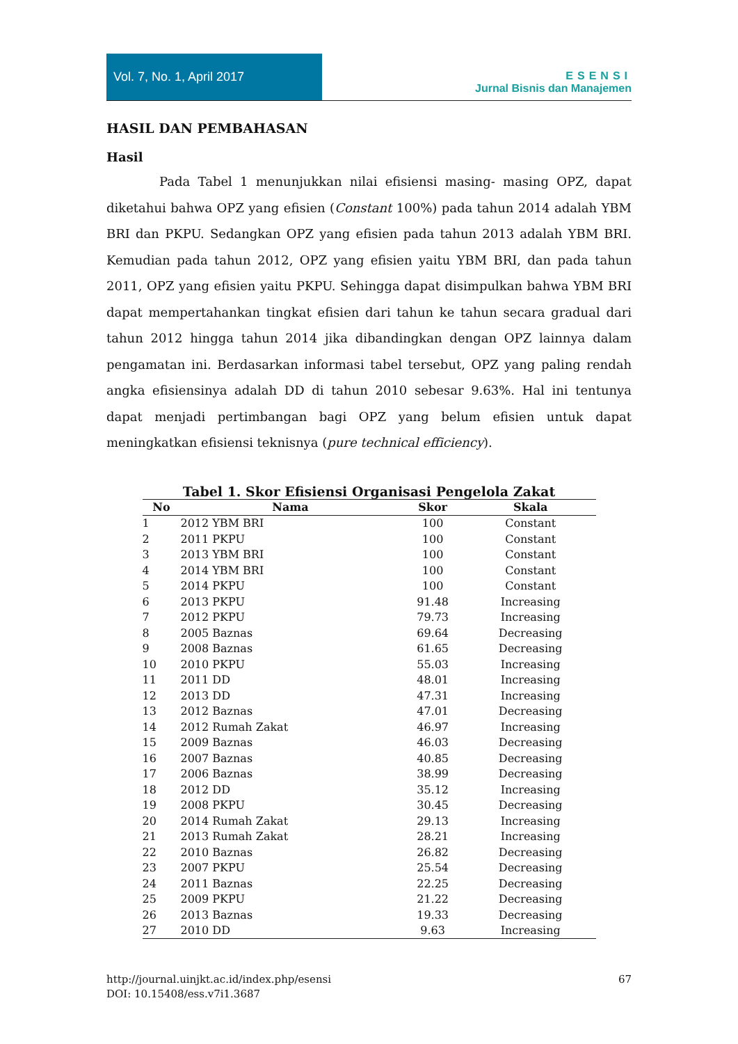Vol. 7, No. 1, April 2017
ESENSI
Jurnal Bisnis dan Manajemen
HASIL DAN PEMBAHASAN
Hasil
Pada Tabel 1 menunjukkan nilai efisiensi masing- masing OPZ, dapat diketahui bahwa OPZ yang efisien (Constant 100%) pada tahun 2014 adalah YBM BRI dan PKPU. Sedangkan OPZ yang efisien pada tahun 2013 adalah YBM BRI. Kemudian pada tahun 2012, OPZ yang efisien yaitu YBM BRI, dan pada tahun 2011, OPZ yang efisien yaitu PKPU. Sehingga dapat disimpulkan bahwa YBM BRI dapat mempertahankan tingkat efisien dari tahun ke tahun secara gradual dari tahun 2012 hingga tahun 2014 jika dibandingkan dengan OPZ lainnya dalam pengamatan ini. Berdasarkan informasi tabel tersebut, OPZ yang paling rendah angka efisiensinya adalah DD di tahun 2010 sebesar 9.63%. Hal ini tentunya dapat menjadi pertimbangan bagi OPZ yang belum efisien untuk dapat meningkatkan efisiensi teknisnya (pure technical efficiency).
Tabel 1. Skor Efisiensi Organisasi Pengelola Zakat
| No | Nama | Skor | Skala |
| --- | --- | --- | --- |
| 1 | 2012 YBM BRI | 100 | Constant |
| 2 | 2011 PKPU | 100 | Constant |
| 3 | 2013 YBM BRI | 100 | Constant |
| 4 | 2014 YBM BRI | 100 | Constant |
| 5 | 2014 PKPU | 100 | Constant |
| 6 | 2013 PKPU | 91.48 | Increasing |
| 7 | 2012 PKPU | 79.73 | Increasing |
| 8 | 2005 Baznas | 69.64 | Decreasing |
| 9 | 2008 Baznas | 61.65 | Decreasing |
| 10 | 2010 PKPU | 55.03 | Increasing |
| 11 | 2011 DD | 48.01 | Increasing |
| 12 | 2013 DD | 47.31 | Increasing |
| 13 | 2012 Baznas | 47.01 | Decreasing |
| 14 | 2012 Rumah Zakat | 46.97 | Increasing |
| 15 | 2009 Baznas | 46.03 | Decreasing |
| 16 | 2007 Baznas | 40.85 | Decreasing |
| 17 | 2006 Baznas | 38.99 | Decreasing |
| 18 | 2012 DD | 35.12 | Increasing |
| 19 | 2008 PKPU | 30.45 | Decreasing |
| 20 | 2014 Rumah Zakat | 29.13 | Increasing |
| 21 | 2013 Rumah Zakat | 28.21 | Increasing |
| 22 | 2010 Baznas | 26.82 | Decreasing |
| 23 | 2007 PKPU | 25.54 | Decreasing |
| 24 | 2011 Baznas | 22.25 | Decreasing |
| 25 | 2009 PKPU | 21.22 | Decreasing |
| 26 | 2013 Baznas | 19.33 | Decreasing |
| 27 | 2010 DD | 9.63 | Increasing |
http://journal.uinjkt.ac.id/index.php/esensi
DOI: 10.15408/ess.v7i1.3687
67